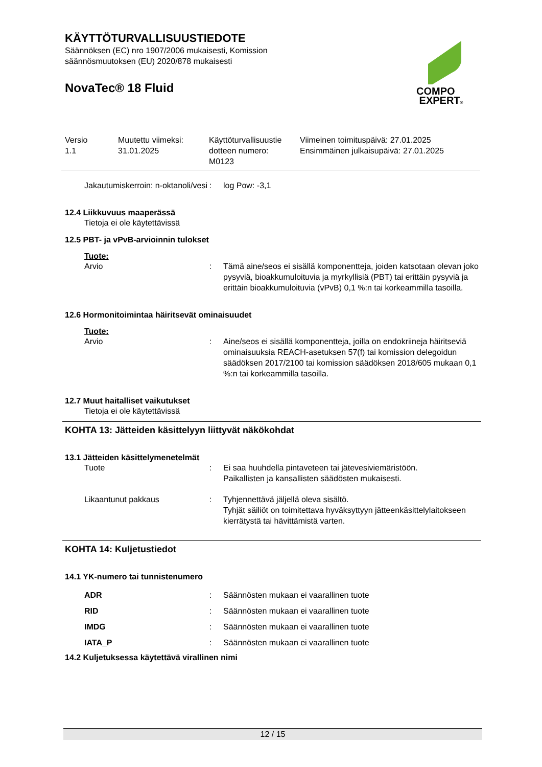KÄYTTÖTURVALLISUUSTIEDOTE
Säännöksen (EC) nro 1907/2006 mukaisesti, Komission
säännösmuutoksen (EU) 2020/878 mukaisesti
NovaTec® 18 Fluid
COMPO
EXPERT®
Versio
1.1
Muutettu viimeksi:
31.01.2025
Käyttöturvallisuustie
dotteen numero:
M0123
Viimeinen toimituspäivä: 27.01.2025
Ensimmäinen julkaisupäivä: 27.01.2025
Jakautumiskerroin: n-oktanoli/vesi
: log Pow: -3,1
12.4 Liikkuvuus maaperässä
Tietoja ei ole käytettävissä
12.5 PBT- ja vPvB-arvioinnin tulokset
Tuote:
Arvio : Tämä aine/seos ei sisällä komponentteja, joiden katsotaan olevan joko pysyviä, bioakkumuloituvia ja myrkyllisiä (PBT) tai erittäin pysyviä ja erittäin bioakkumuloituvia (vPvB) 0,1 %:n tai korkeammilla tasoilla.
12.6 Hormonitoimintaa häiritsevät ominaisuudet
Tuote:
Arvio : Aine/seos ei sisällä komponentteja, joilla on endokriineja häiritseviä ominaisuuksia REACH-asetuksen 57(f) tai komission delegoidun säädöksen 2017/2100 tai komission säädöksen 2018/605 mukaan 0,1 %:n tai korkeammilla tasoilla.
12.7 Muut haitalliset vaikutukset
Tietoja ei ole käytettävissä
KOHTA 13: Jätteiden käsittelyyn liittyvät näkökohdat
13.1 Jätteiden käsittelymenetelmät
Tuote : Ei saa huuhdella pintaveteen tai jätevesiviemäristöön.
Paikallisten ja kansallisten säädösten mukaisesti.
Likaantunut pakkaus : Tyhjennettävä jäljellä oleva sisältö.
Tyhjät säiliöt on toimitettava hyväksyttyyn jätteenkäsittelylaitokseen kierrätystä tai hävittämistä varten.
KOHTA 14: Kuljetustiedot
14.1 YK-numero tai tunnistenumero
ADR : Säännösten mukaan ei vaarallinen tuote
RID : Säännösten mukaan ei vaarallinen tuote
IMDG : Säännösten mukaan ei vaarallinen tuote
IATA_P : Säännösten mukaan ei vaarallinen tuote
14.2 Kuljetuksessa käytettävä virallinen nimi
12 / 15